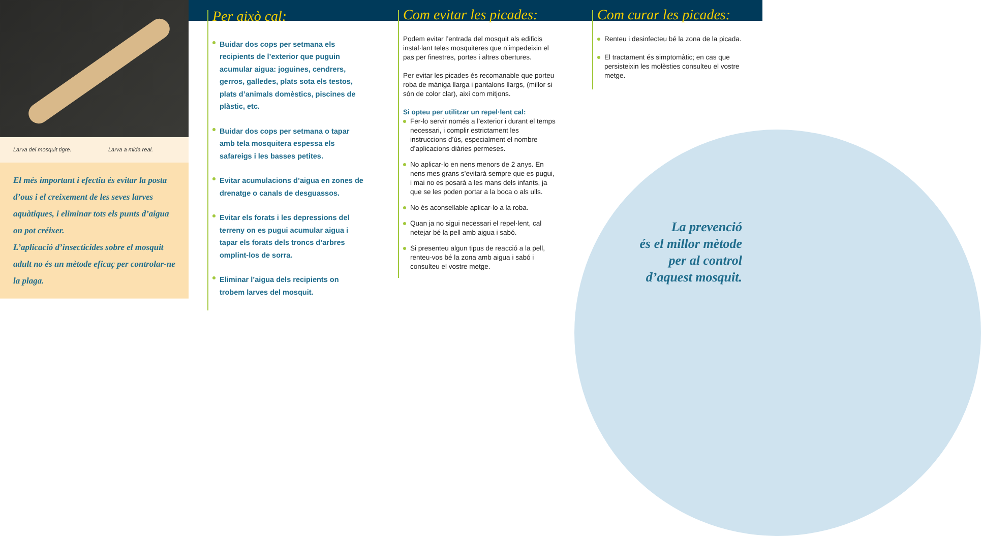Larva del mosquit tigre. Larva a mida real.
El més important i efectiu és evitar la posta d’ous i el creixement de les seves larves aquàtiques, i eliminar tots els punts d’aigua on pot créixer.
L’aplicació d’insecticides sobre el mosquit adult no és un mètode eficaç per controlar-ne la plaga.
Per això cal:
Buidar dos cops per setmana els recipients de l’exterior que puguin acumular aigua: joguines, cendrers, gerros, galledes, plats sota els testos, plats d’animals domèstics, piscines de plàstic, etc.
Buidar dos cops per setmana o tapar amb tela mosquitera espessa els safareigs i les basses petites.
Evitar acumulacions d’aigua en zones de drenatge o canals de desguassos.
Evitar els forats i les depressions del terreny on es pugui acumular aigua i tapar els forats dels troncs d’arbres omplint-los de sorra.
Eliminar l’aigua dels recipients on trobem larves del mosquit.
Com evitar les picades:
Podem evitar l’entrada del mosquit als edificis instal·lant teles mosquiteres que n’impedeixin el pas per finestres, portes i altres obertures.
Per evitar les picades és recomanable que porteu roba de màniga llarga i pantalons llargs, (millor si són de color clar), així com mitjons.
Si opteu per utilitzar un repel·lent cal:
Fer-lo servir només a l’exterior i durant el temps necessari, i complir estrictament les instruccions d’ús, especialment el nombre d’aplicacions diàries permeses.
No aplicar-lo en nens menors de 2 anys. En nens mes grans s’evitarà sempre que es pugui, i mai no es posarà a les mans dels infants, ja que se les poden portar a la boca o als ulls.
No és aconsellable aplicar-lo a la roba.
Quan ja no sigui necessari el repel·lent, cal netejar bé la pell amb aigua i sabó.
Si presenteu algun tipus de reacció a la pell, renteu-vos bé la zona amb aigua i sabó i consulteu el vostre metge.
Com curar les picades:
Renteu i desinfecteu bé la zona de la picada.
El tractament és simptomàtic; en cas que persisteixin les molèsties consulteu el vostre metge.
La prevenció
és el millor mètode
per al control
d’aquest mosquit.